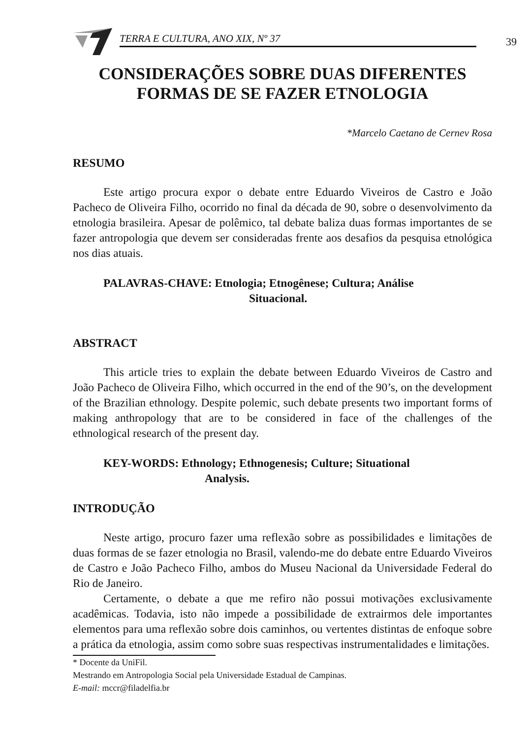TERRA E CULTURA, ANO XIX, Nº 37 39
CONSIDERAÇÕES SOBRE DUAS DIFERENTES
FORMAS DE SE FAZER ETNOLOGIA
*Marcelo Caetano de Cernev Rosa
RESUMO
Este artigo procura expor o debate entre Eduardo Viveiros de Castro e João Pacheco de Oliveira Filho, ocorrido no final da década de 90, sobre o desenvolvimento da etnologia brasileira. Apesar de polêmico, tal debate baliza duas formas importantes de se fazer antropologia que devem ser consideradas frente aos desafios da pesquisa etnológica nos dias atuais.
PALAVRAS-CHAVE: Etnologia; Etnogênese; Cultura; Análise
Situacional.
ABSTRACT
This article tries to explain the debate between Eduardo Viveiros de Castro and João Pacheco de Oliveira Filho, which occurred in the end of the 90’s, on the development of the Brazilian ethnology. Despite polemic, such debate presents two important forms of making anthropology that are to be considered in face of the challenges of the ethnological research of the present day.
KEY-WORDS: Ethnology; Ethnogenesis; Culture; Situational
Analysis.
INTRODUÇÃO
Neste artigo, procuro fazer uma reflexão sobre as possibilidades e limitações de duas formas de se fazer etnologia no Brasil, valendo-me do debate entre Eduardo Viveiros de Castro e João Pacheco Filho, ambos do Museu Nacional da Universidade Federal do Rio de Janeiro.
Certamente, o debate a que me refiro não possui motivações exclusivamente acadêmicas. Todavia, isto não impede a possibilidade de extrairmos dele importantes elementos para uma reflexão sobre dois caminhos, ou vertentes distintas de enfoque sobre a prática da etnologia, assim como sobre suas respectivas instrumentalidades e limitações.
* Docente da UniFil.
Mestrando em Antropologia Social pela Universidade Estadual de Campinas.
E-mail: mccr@filadelfia.br